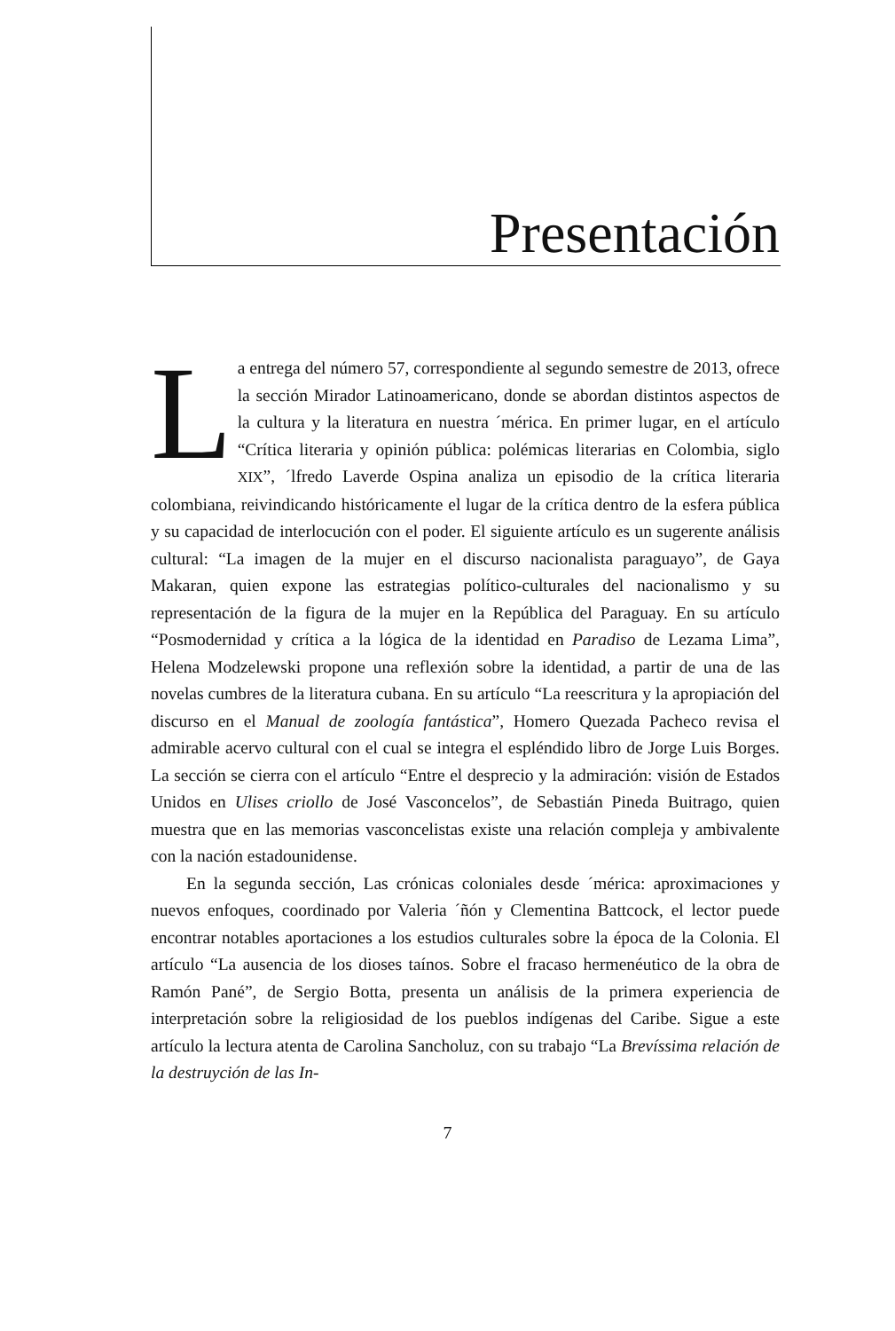Presentación
La entrega del número 57, correspondiente al segundo semestre de 2013, ofrece la sección Mirador Latinoamericano, donde se abordan distintos aspectos de la cultura y la literatura en nuestra ´mérica. En primer lugar, en el artículo “Crítica literaria y opinión pública: polémicas literarias en Colombia, siglo XIX”, ´lfredo Laverde Ospina analiza un episodio de la crítica literaria colombiana, reivindicando históricamente el lugar de la crítica dentro de la esfera pública y su capacidad de interlocución con el poder. El siguiente artículo es un sugerente análisis cultural: “La imagen de la mujer en el discurso nacionalista paraguayo”, de Gaya Makaran, quien expone las estrategias político-culturales del nacionalismo y su representación de la figura de la mujer en la República del Paraguay. En su artículo “Posmodernidad y crítica a la lógica de la identidad en Paradiso de Lezama Lima”, Helena Modzelewski propone una reflexión sobre la identidad, a partir de una de las novelas cumbres de la literatura cubana. En su artículo “La reescritura y la apropiación del discurso en el Manual de zoología fantástica”, Homero Quezada Pacheco revisa el admirable acervo cultural con el cual se integra el espléndido libro de Jorge Luis Borges. La sección se cierra con el artículo “Entre el desprecio y la admiración: visión de Estados Unidos en Ulises criollo de José Vasconcelos”, de Sebastián Pineda Buitrago, quien muestra que en las memorias vasconcelistas existe una relación compleja y ambivalente con la nación estadounidense.
En la segunda sección, Las crónicas coloniales desde ´mérica: aproximaciones y nuevos enfoques, coordinado por Valeria ´ñón y Clementina Battcock, el lector puede encontrar notables aportaciones a los estudios culturales sobre la época de la Colonia. El artículo “La ausencia de los dioses taínos. Sobre el fracaso hermenéutico de la obra de Ramón Pané”, de Sergio Botta, presenta un análisis de la primera experiencia de interpretación sobre la religiosidad de los pueblos indígenas del Caribe. Sigue a este artículo la lectura atenta de Carolina Sancholuz, con su trabajo “La Brevíssima relación de la destruyción de las In-
7